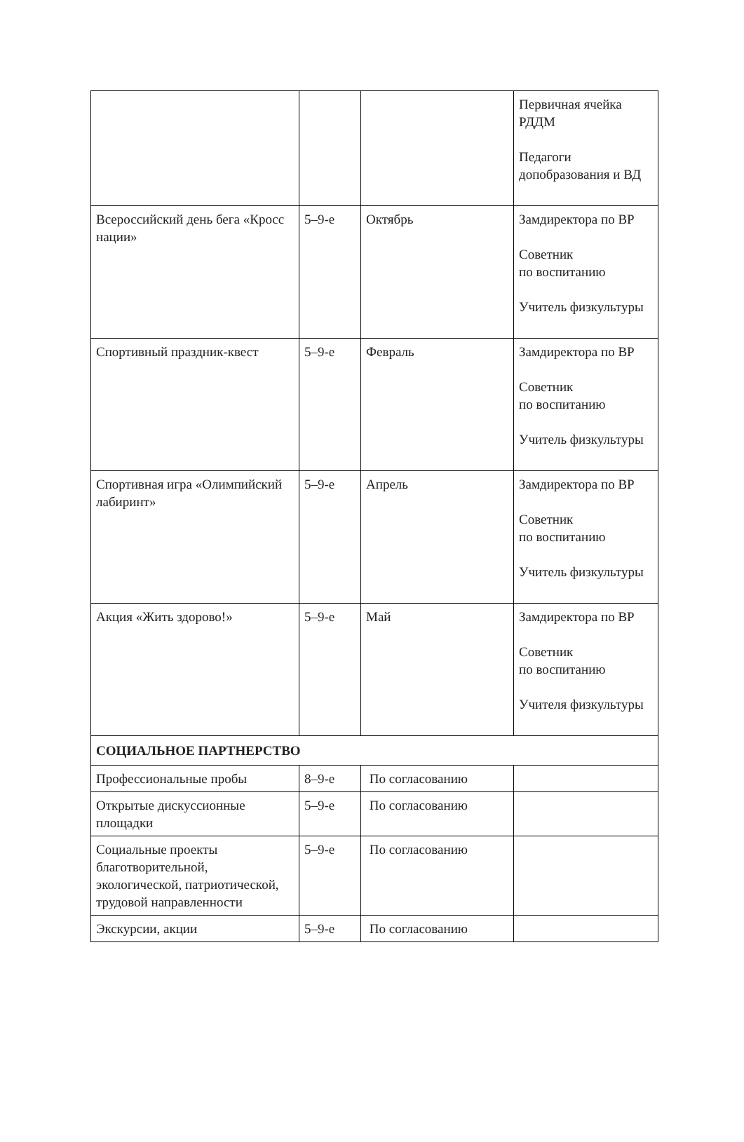| | | | Первичная ячейка РДДМ Педагоги допобразования и ВД |
| Всероссийский день бега «Кросс нации» | 5–9-е | Октябрь | Замдиректора по ВР Советник по воспитанию Учитель физкультуры |
| Спортивный праздник-квест | 5–9-е | Февраль | Замдиректора по ВР Советник по воспитанию Учитель физкультуры |
| Спортивная игра «Олимпийский лабиринт» | 5–9-е | Апрель | Замдиректора по ВР Советник по воспитанию Учитель физкультуры |
| Акция «Жить здорово!» | 5–9-е | Май | Замдиректора по ВР Советник по воспитанию Учителя физкультуры |
| СОЦИАЛЬНОЕ ПАРТНЕРСТВО | | | |
| Профессиональные пробы | 8–9-е | По согласованию | |
| Открытые дискуссионные площадки | 5–9-е | По согласованию | |
| Социальные проекты благотворительной, экологической, патриотической, трудовой направленности | 5–9-е | По согласованию | |
| Экскурсии, акции | 5–9-е | По согласованию | |